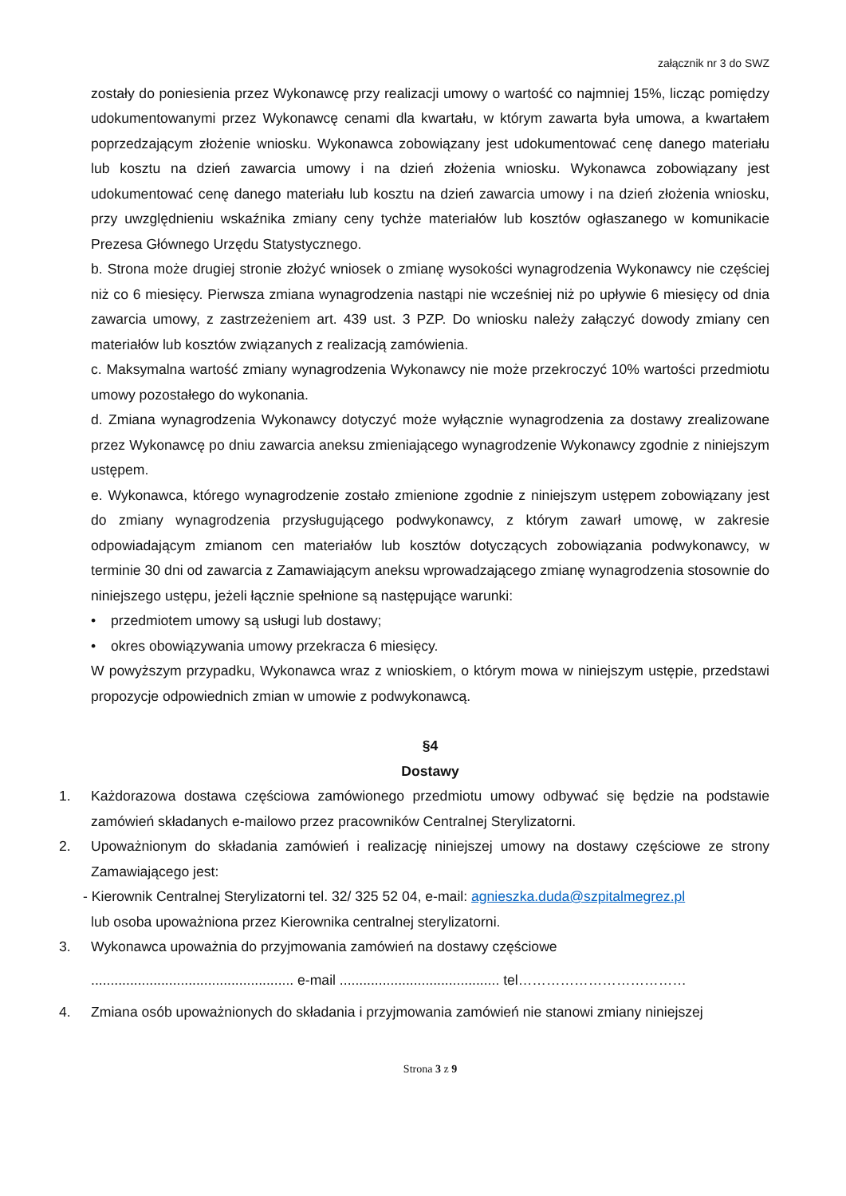załącznik nr 3 do SWZ
zostały do poniesienia przez Wykonawcę przy realizacji umowy o wartość co najmniej 15%, licząc pomiędzy udokumentowanymi przez Wykonawcę cenami dla kwartału, w którym zawarta była umowa, a kwartałem poprzedzającym złożenie wniosku. Wykonawca zobowiązany jest udokumentować cenę danego materiału lub kosztu na dzień zawarcia umowy i na dzień złożenia wniosku. Wykonawca zobowiązany jest udokumentować cenę danego materiału lub kosztu na dzień zawarcia umowy i na dzień złożenia wniosku, przy uwzględnieniu wskaźnika zmiany ceny tychże materiałów lub kosztów ogłaszanego w komunikacie Prezesa Głównego Urzędu Statystycznego.
b. Strona może drugiej stronie złożyć wniosek o zmianę wysokości wynagrodzenia Wykonawcy nie częściej niż co 6 miesięcy. Pierwsza zmiana wynagrodzenia nastąpi nie wcześniej niż po upływie 6 miesięcy od dnia zawarcia umowy, z zastrzeżeniem art. 439 ust. 3 PZP. Do wniosku należy załączyć dowody zmiany cen materiałów lub kosztów związanych z realizacją zamówienia.
c. Maksymalna wartość zmiany wynagrodzenia Wykonawcy nie może przekroczyć 10% wartości przedmiotu umowy pozostałego do wykonania.
d. Zmiana wynagrodzenia Wykonawcy dotyczyć może wyłącznie wynagrodzenia za dostawy zrealizowane przez Wykonawcę po dniu zawarcia aneksu zmieniającego wynagrodzenie Wykonawcy zgodnie z niniejszym ustępem.
e. Wykonawca, którego wynagrodzenie zostało zmienione zgodnie z niniejszym ustępem zobowiązany jest do zmiany wynagrodzenia przysługującego podwykonawcy, z którym zawarł umowę, w zakresie odpowiadającym zmianom cen materiałów lub kosztów dotyczących zobowiązania podwykonawcy, w terminie 30 dni od zawarcia z Zamawiającym aneksu wprowadzającego zmianę wynagrodzenia stosownie do niniejszego ustępu, jeżeli łącznie spełnione są następujące warunki:
• przedmiotem umowy są usługi lub dostawy;
• okres obowiązywania umowy przekracza 6 miesięcy.
W powyższym przypadku, Wykonawca wraz z wnioskiem, o którym mowa w niniejszym ustępie, przedstawi propozycje odpowiednich zmian w umowie z podwykonawcą.
§4
Dostawy
1. Każdorazowa dostawa częściowa zamówionego przedmiotu umowy odbywać się będzie na podstawie zamówień składanych e-mailowo przez pracowników Centralnej Sterylizatorni.
2. Upoważnionym do składania zamówień i realizację niniejszej umowy na dostawy częściowe ze strony Zamawiającego jest:
- Kierownik Centralnej Sterylizatorni tel. 32/ 325 52 04, e-mail: agnieszka.duda@szpitalmegrez.pl
lub osoba upoważniona przez Kierownika centralnej sterylizatorni.
3. Wykonawca upoważnia do przyjmowania zamówień na dostawy częściowe
.................................................... e-mail ......................................... tel………………………………
4. Zmiana osób upoważnionych do składania i przyjmowania zamówień nie stanowi zmiany niniejszej
Strona 3 z 9